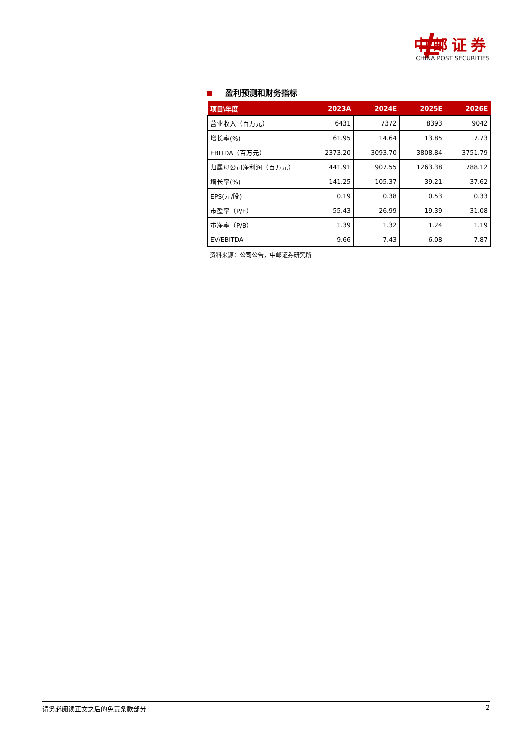中邮证券
CHINA POST SECURITIES
盈利预测和财务指标
| 项目\年度 | 2023A | 2024E | 2025E | 2026E |
| --- | --- | --- | --- | --- |
| 营业收入（百万元） | 6431 | 7372 | 8393 | 9042 |
| 增长率(%) | 61.95 | 14.64 | 13.85 | 7.73 |
| EBITDA（百万元） | 2373.20 | 3093.70 | 3808.84 | 3751.79 |
| 归属母公司净利润（百万元） | 441.91 | 907.55 | 1263.38 | 788.12 |
| 增长率(%) | 141.25 | 105.37 | 39.21 | -37.62 |
| EPS(元/股) | 0.19 | 0.38 | 0.53 | 0.33 |
| 市盈率（P/E） | 55.43 | 26.99 | 19.39 | 31.08 |
| 市净率（P/B） | 1.39 | 1.32 | 1.24 | 1.19 |
| EV/EBITDA | 9.66 | 7.43 | 6.08 | 7.87 |
资料来源：公司公告，中邮证券研究所
请务必阅读正文之后的免责条款部分 2